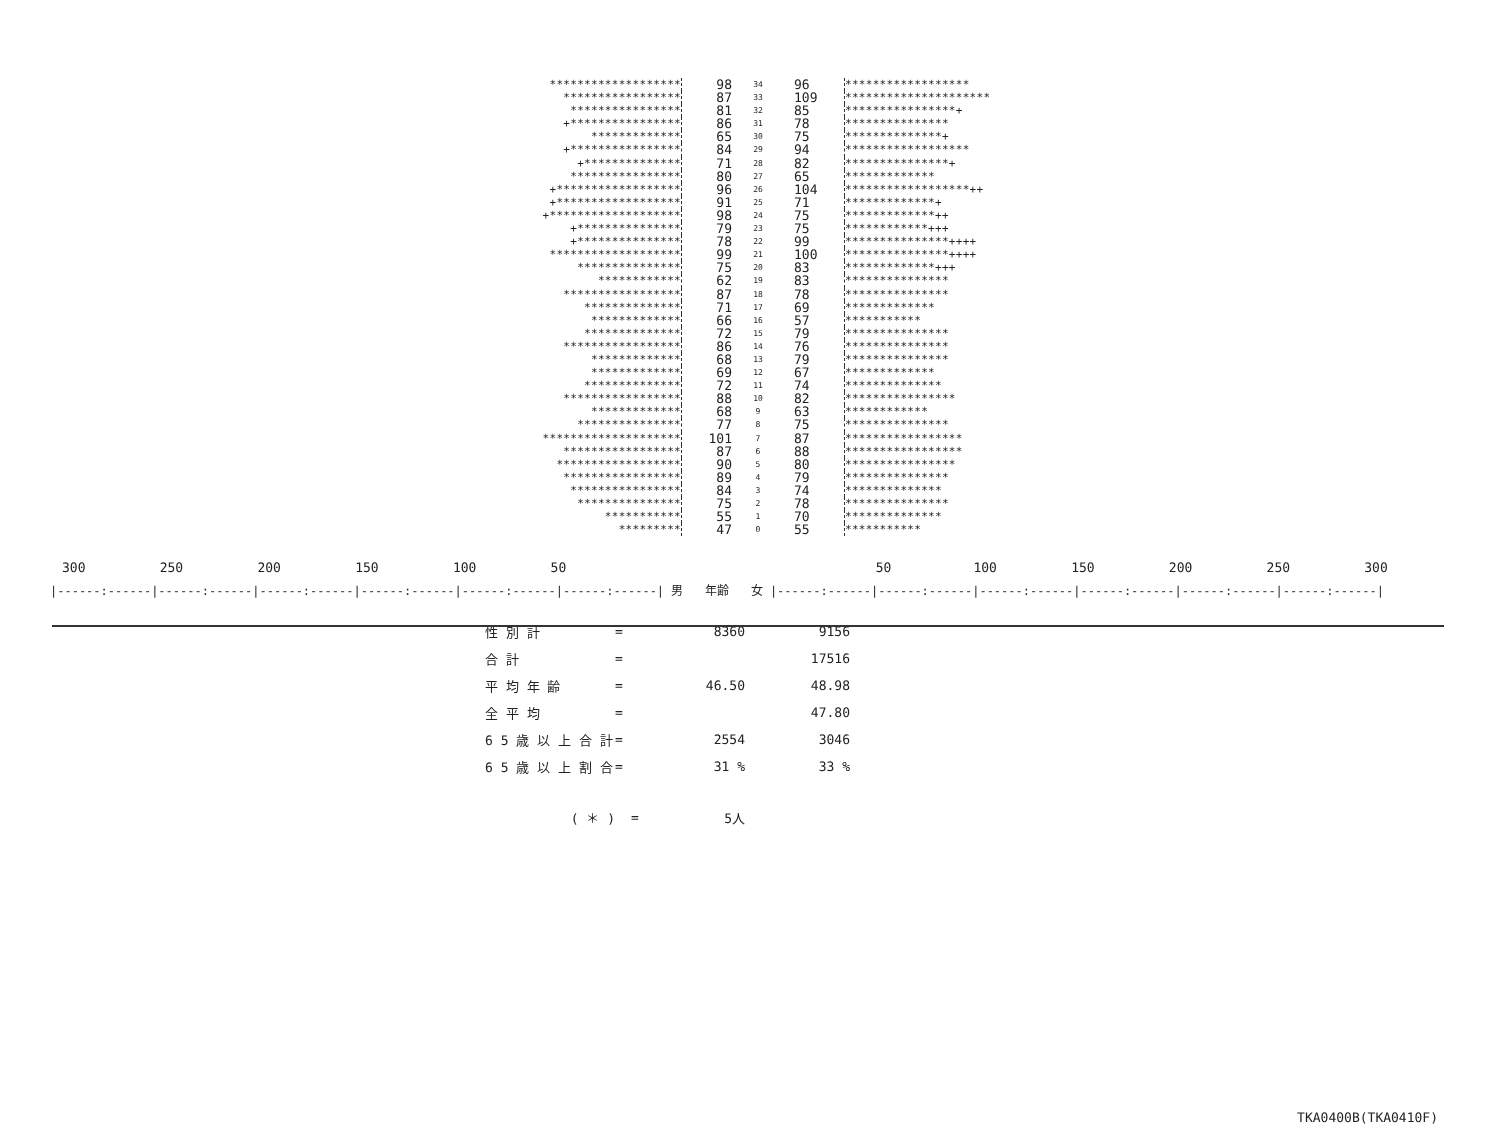| ******************* | 98 | 34 | 96 | ****************** |
| ***************** | 87 | 33 | 109 | ********************* |
| **************** | 81 | 32 | 85 | ****************+ |
| +**************** | 86 | 31 | 78 | *************** |
| ************* | 65 | 30 | 75 | **************+ |
| +**************** | 84 | 29 | 94 | ****************** |
| +************** | 71 | 28 | 82 | ***************+ |
| **************** | 80 | 27 | 65 | ************* |
| +****************** | 96 | 26 | 104 | ******************++ |
| +****************** | 91 | 25 | 71 | *************+ |
| +******************* | 98 | 24 | 75 | *************++ |
| +*************** | 79 | 23 | 75 | ************+++ |
| +*************** | 78 | 22 | 99 | ***************++++ |
| ******************* | 99 | 21 | 100 | ***************++++ |
| *************** | 75 | 20 | 83 | *************+++ |
| ************ | 62 | 19 | 83 | *************** |
| ***************** | 87 | 18 | 78 | *************** |
| ************** | 71 | 17 | 69 | ************* |
| ************* | 66 | 16 | 57 | *********** |
| ************** | 72 | 15 | 79 | *************** |
| ***************** | 86 | 14 | 76 | *************** |
| ************* | 68 | 13 | 79 | *************** |
| ************* | 69 | 12 | 67 | ************* |
| ************** | 72 | 11 | 74 | ************** |
| ***************** | 88 | 10 | 82 | **************** |
| ************* | 68 | 9 | 63 | ************ |
| *************** | 77 | 8 | 75 | *************** |
| ******************** | 101 | 7 | 87 | ***************** |
| ***************** | 87 | 6 | 88 | ***************** |
| ****************** | 90 | 5 | 80 | **************** |
| ***************** | 89 | 4 | 79 | *************** |
| **************** | 84 | 3 | 74 | ************** |
| *************** | 75 | 2 | 78 | *************** |
| *********** | 55 | 1 | 70 | ************** |
| ********* | 47 | 0 | 55 | *********** |
300 250 200 150 100 50 50 100 150 200 250 300
|------:------|------:------|------:------|------:------|------:------|------:------| 男 年齢 女 |------:------|------:------|------:------|------:------|------:------|------:------|
| 性 別 計 | = | 8360 | 9156 |
| 合 計 | = | | 17516 |
| 平 均 年 齢 | = | 46.50 | 48.98 |
| 全 平 均 | = | | 47.80 |
| 6 5 歳 以 上 合 計 | = | 2554 | 3046 |
| 6 5 歳 以 上 割 合 | = | 31 % | 33 % |
| ( ＊ ) | = | 5人 | |
TKA0400B(TKA0410F)